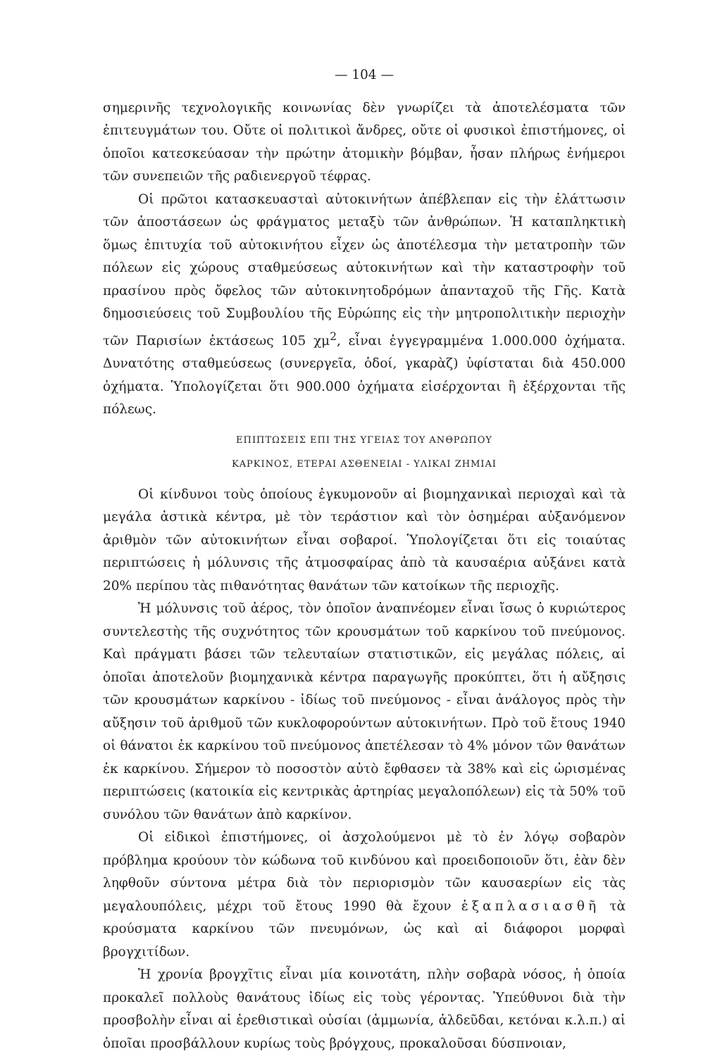— 104 —
σημερινῆς τεχνολογικῆς κοινωνίας δὲν γνωρίζει τὰ ἀποτελέσματα τῶν ἐπιτευγμάτων του. Οὔτε οἱ πολιτικοὶ ἄνδρες, οὔτε οἱ φυσικοὶ ἐπιστήμονες, οἱ ὁποῖοι κατεσκεύασαν τὴν πρώτην ἀτομικὴν βόμβαν, ἦσαν πλήρως ἐνήμεροι τῶν συνεπειῶν τῆς ραδιενεργοῦ τέφρας.
Οἱ πρῶτοι κατασκευασταὶ αὐτοκινήτων ἀπέβλεπαν εἰς τὴν ἐλάττωσιν τῶν ἀποστάσεων ὡς φράγματος μεταξὺ τῶν ἀνθρώπων. Ἡ καταπληκτικὴ ὅμως ἐπιτυχία τοῦ αὐτοκινήτου εἶχεν ὡς ἀποτέλεσμα τὴν μετατροπὴν τῶν πόλεων εἰς χώρους σταθμεύσεως αὐτοκινήτων καὶ τὴν καταστροφὴν τοῦ πρασίνου πρὸς ὄφελος τῶν αὐτοκινητοδρόμων ἁπανταχοῦ τῆς Γῆς. Κατὰ δημοσιεύσεις τοῦ Συμβουλίου τῆς Εὐρώπης εἰς τὴν μητροπολιτικὴν περιοχὴν τῶν Παρισίων ἐκτάσεως 105 χμ<sup>2</sup>, εἶναι ἐγγεγραμμένα 1.000.000 ὀχήματα. Δυνατότης σταθμεύσεως (συνεργεῖα, ὁδοί, γκαρὰζ) ὑφίσταται διὰ 450.000 ὀχήματα. Ὑπολογίζεται ὅτι 900.000 ὀχήματα εἰσέρχονται ἢ ἐξέρχονται τῆς πόλεως.
ΕΠΙΠΤΩΣΕΙΣ ΕΠΙ ΤΗΣ ΥΓΕΙΑΣ ΤΟΥ ΑΝΘΡΩΠΟΥ
ΚΑΡΚΙΝΟΣ, ΕΤΕΡΑΙ ΑΣΘΕΝΕΙΑΙ - ΥΛΙΚΑΙ ΖΗΜΙΑΙ
Οἱ κίνδυνοι τοὺς ὁποίους ἐγκυμονοῦν αἱ βιομηχανικαὶ περιοχαὶ καὶ τὰ μεγάλα ἀστικὰ κέντρα, μὲ τὸν τεράστιον καὶ τὸν ὁσημέραι αὐξανόμενον ἀριθμὸν τῶν αὐτοκινήτων εἶναι σοβαροί. Ὑπολογίζεται ὅτι εἰς τοιαύτας περιπτώσεις ἡ μόλυνσις τῆς ἀτμοσφαίρας ἀπὸ τὰ καυσαέρια αὐξάνει κατὰ 20% περίπου τὰς πιθανότητας θανάτων τῶν κατοίκων τῆς περιοχῆς.
Ἡ μόλυνσις τοῦ ἀέρος, τὸν ὁποῖον ἀναπνέομεν εἶναι ἴσως ὁ κυριώτερος συντελεστὴς τῆς συχνότητος τῶν κρουσμάτων τοῦ καρκίνου τοῦ πνεύμονος. Καὶ πράγματι βάσει τῶν τελευταίων στατιστικῶν, εἰς μεγάλας πόλεις, αἱ ὁποῖαι ἀποτελοῦν βιομηχανικὰ κέντρα παραγωγῆς προκύπτει, ὅτι ἡ αὔξησις τῶν κρουσμάτων καρκίνου - ἰδίως τοῦ πνεύμονος - εἶναι ἀνάλογος πρὸς τὴν αὔξησιν τοῦ ἀριθμοῦ τῶν κυκλοφορούντων αὐτοκινήτων. Πρὸ τοῦ ἔτους 1940 οἱ θάνατοι ἐκ καρκίνου τοῦ πνεύμονος ἀπετέλεσαν τὸ 4% μόνον τῶν θανάτων ἐκ καρκίνου. Σήμερον τὸ ποσοστὸν αὐτὸ ἔφθασεν τὰ 38% καὶ εἰς ὡρισμένας περιπτώσεις (κατοικία εἰς κεντρικὰς ἀρτηρίας μεγαλοπόλεων) εἰς τὰ 50% τοῦ συνόλου τῶν θανάτων ἀπὸ καρκίνον.
Οἱ εἰδικοὶ ἐπιστήμονες, οἱ ἀσχολούμενοι μὲ τὸ ἐν λόγῳ σοβαρὸν πρόβλημα κρούουν τὸν κώδωνα τοῦ κινδύνου καὶ προειδοποιοῦν ὅτι, ἐὰν δὲν ληφθοῦν σύντονα μέτρα διὰ τὸν περιορισμὸν τῶν καυσαερίων εἰς τὰς μεγαλουπόλεις, μέχρι τοῦ ἔτους 1990 θὰ ἔχουν ἑξαπλασιασθῆ τὰ κρούσματα καρκίνου τῶν πνευμόνων, ὡς καὶ αἱ διάφοροι μορφαὶ βρογχιτίδων.
Ἡ χρονία βρογχῖτις εἶναι μία κοινοτάτη, πλὴν σοβαρὰ νόσος, ἡ ὁποία προκαλεῖ πολλοὺς θανάτους ἰδίως εἰς τοὺς γέροντας. Ὑπεύθυνοι διὰ τὴν προσβολὴν εἶναι αἱ ἐρεθιστικαὶ οὐσίαι (ἀμμωνία, ἀλδεῦδαι, κετόναι κ.λ.π.) αἱ ὁποῖαι προσβάλλουν κυρίως τοὺς βρόγχους, προκαλοῦσαι δύσπνοιαν,